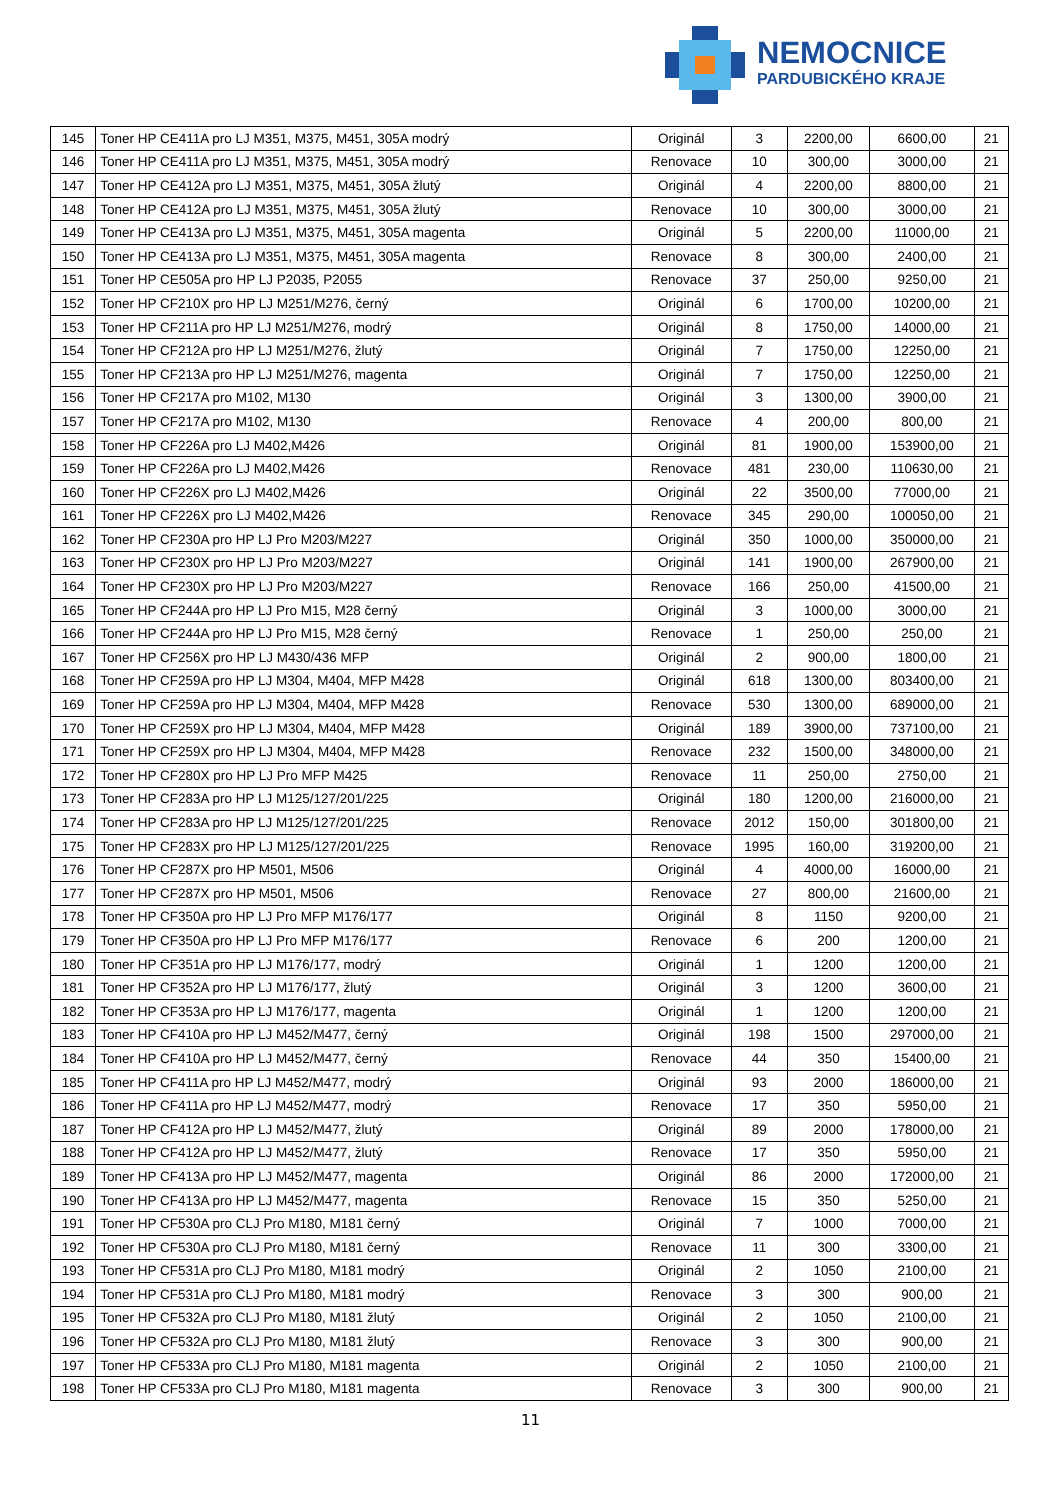NEMOCNICE
PARDUBICKÉHO KRAJE
| 145 | Toner HP CE411A pro LJ M351, M375, M451, 305A modrý | Originál | 3 | 2200,00 | 6600,00 | 21 |
| 146 | Toner HP CE411A pro LJ M351, M375, M451, 305A modrý | Renovace | 10 | 300,00 | 3000,00 | 21 |
| 147 | Toner HP CE412A pro LJ M351, M375, M451, 305A žlutý | Originál | 4 | 2200,00 | 8800,00 | 21 |
| 148 | Toner HP CE412A pro LJ M351, M375, M451, 305A žlutý | Renovace | 10 | 300,00 | 3000,00 | 21 |
| 149 | Toner HP CE413A pro LJ M351, M375, M451, 305A magenta | Originál | 5 | 2200,00 | 11000,00 | 21 |
| 150 | Toner HP CE413A pro LJ M351, M375, M451, 305A magenta | Renovace | 8 | 300,00 | 2400,00 | 21 |
| 151 | Toner HP CE505A pro HP LJ P2035, P2055 | Renovace | 37 | 250,00 | 9250,00 | 21 |
| 152 | Toner HP CF210X pro HP LJ M251/M276, černý | Originál | 6 | 1700,00 | 10200,00 | 21 |
| 153 | Toner HP CF211A pro HP LJ M251/M276, modrý | Originál | 8 | 1750,00 | 14000,00 | 21 |
| 154 | Toner HP CF212A pro HP LJ M251/M276, žlutý | Originál | 7 | 1750,00 | 12250,00 | 21 |
| 155 | Toner HP CF213A pro HP LJ M251/M276, magenta | Originál | 7 | 1750,00 | 12250,00 | 21 |
| 156 | Toner HP CF217A pro M102, M130 | Originál | 3 | 1300,00 | 3900,00 | 21 |
| 157 | Toner HP CF217A pro M102, M130 | Renovace | 4 | 200,00 | 800,00 | 21 |
| 158 | Toner HP CF226A pro LJ M402,M426 | Originál | 81 | 1900,00 | 153900,00 | 21 |
| 159 | Toner HP CF226A pro LJ M402,M426 | Renovace | 481 | 230,00 | 110630,00 | 21 |
| 160 | Toner HP CF226X pro LJ M402,M426 | Originál | 22 | 3500,00 | 77000,00 | 21 |
| 161 | Toner HP CF226X pro LJ M402,M426 | Renovace | 345 | 290,00 | 100050,00 | 21 |
| 162 | Toner HP CF230A pro HP LJ Pro M203/M227 | Originál | 350 | 1000,00 | 350000,00 | 21 |
| 163 | Toner HP CF230X pro HP LJ Pro M203/M227 | Originál | 141 | 1900,00 | 267900,00 | 21 |
| 164 | Toner HP CF230X pro HP LJ Pro M203/M227 | Renovace | 166 | 250,00 | 41500,00 | 21 |
| 165 | Toner HP CF244A pro HP LJ Pro M15, M28 černý | Originál | 3 | 1000,00 | 3000,00 | 21 |
| 166 | Toner HP CF244A pro HP LJ Pro M15, M28 černý | Renovace | 1 | 250,00 | 250,00 | 21 |
| 167 | Toner HP CF256X pro HP LJ M430/436 MFP | Originál | 2 | 900,00 | 1800,00 | 21 |
| 168 | Toner HP CF259A pro HP LJ M304, M404, MFP M428 | Originál | 618 | 1300,00 | 803400,00 | 21 |
| 169 | Toner HP CF259A pro HP LJ M304, M404, MFP M428 | Renovace | 530 | 1300,00 | 689000,00 | 21 |
| 170 | Toner HP CF259X pro HP LJ M304, M404, MFP M428 | Originál | 189 | 3900,00 | 737100,00 | 21 |
| 171 | Toner HP CF259X pro HP LJ M304, M404, MFP M428 | Renovace | 232 | 1500,00 | 348000,00 | 21 |
| 172 | Toner HP CF280X pro HP LJ Pro MFP M425 | Renovace | 11 | 250,00 | 2750,00 | 21 |
| 173 | Toner HP CF283A pro HP LJ M125/127/201/225 | Originál | 180 | 1200,00 | 216000,00 | 21 |
| 174 | Toner HP CF283A pro HP LJ M125/127/201/225 | Renovace | 2012 | 150,00 | 301800,00 | 21 |
| 175 | Toner HP CF283X pro HP LJ M125/127/201/225 | Renovace | 1995 | 160,00 | 319200,00 | 21 |
| 176 | Toner HP CF287X pro HP M501, M506 | Originál | 4 | 4000,00 | 16000,00 | 21 |
| 177 | Toner HP CF287X pro HP M501, M506 | Renovace | 27 | 800,00 | 21600,00 | 21 |
| 178 | Toner HP CF350A pro HP LJ Pro MFP M176/177 | Originál | 8 | 1150 | 9200,00 | 21 |
| 179 | Toner HP CF350A pro HP LJ Pro MFP M176/177 | Renovace | 6 | 200 | 1200,00 | 21 |
| 180 | Toner HP CF351A pro HP LJ M176/177, modrý | Originál | 1 | 1200 | 1200,00 | 21 |
| 181 | Toner HP CF352A pro HP LJ M176/177, žlutý | Originál | 3 | 1200 | 3600,00 | 21 |
| 182 | Toner HP CF353A pro HP LJ M176/177, magenta | Originál | 1 | 1200 | 1200,00 | 21 |
| 183 | Toner HP CF410A pro HP LJ M452/M477, černý | Originál | 198 | 1500 | 297000,00 | 21 |
| 184 | Toner HP CF410A pro HP LJ M452/M477, černý | Renovace | 44 | 350 | 15400,00 | 21 |
| 185 | Toner HP CF411A pro HP LJ M452/M477, modrý | Originál | 93 | 2000 | 186000,00 | 21 |
| 186 | Toner HP CF411A pro HP LJ M452/M477, modrý | Renovace | 17 | 350 | 5950,00 | 21 |
| 187 | Toner HP CF412A pro HP LJ M452/M477, žlutý | Originál | 89 | 2000 | 178000,00 | 21 |
| 188 | Toner HP CF412A pro HP LJ M452/M477, žlutý | Renovace | 17 | 350 | 5950,00 | 21 |
| 189 | Toner HP CF413A pro HP LJ M452/M477, magenta | Originál | 86 | 2000 | 172000,00 | 21 |
| 190 | Toner HP CF413A pro HP LJ M452/M477, magenta | Renovace | 15 | 350 | 5250,00 | 21 |
| 191 | Toner HP CF530A pro CLJ Pro M180, M181 černý | Originál | 7 | 1000 | 7000,00 | 21 |
| 192 | Toner HP CF530A pro CLJ Pro M180, M181 černý | Renovace | 11 | 300 | 3300,00 | 21 |
| 193 | Toner HP CF531A pro CLJ Pro M180, M181 modrý | Originál | 2 | 1050 | 2100,00 | 21 |
| 194 | Toner HP CF531A pro CLJ Pro M180, M181 modrý | Renovace | 3 | 300 | 900,00 | 21 |
| 195 | Toner HP CF532A pro CLJ Pro M180, M181 žlutý | Originál | 2 | 1050 | 2100,00 | 21 |
| 196 | Toner HP CF532A pro CLJ Pro M180, M181 žlutý | Renovace | 3 | 300 | 900,00 | 21 |
| 197 | Toner HP CF533A pro CLJ Pro M180, M181 magenta | Originál | 2 | 1050 | 2100,00 | 21 |
| 198 | Toner HP CF533A pro CLJ Pro M180, M181 magenta | Renovace | 3 | 300 | 900,00 | 21 |
11